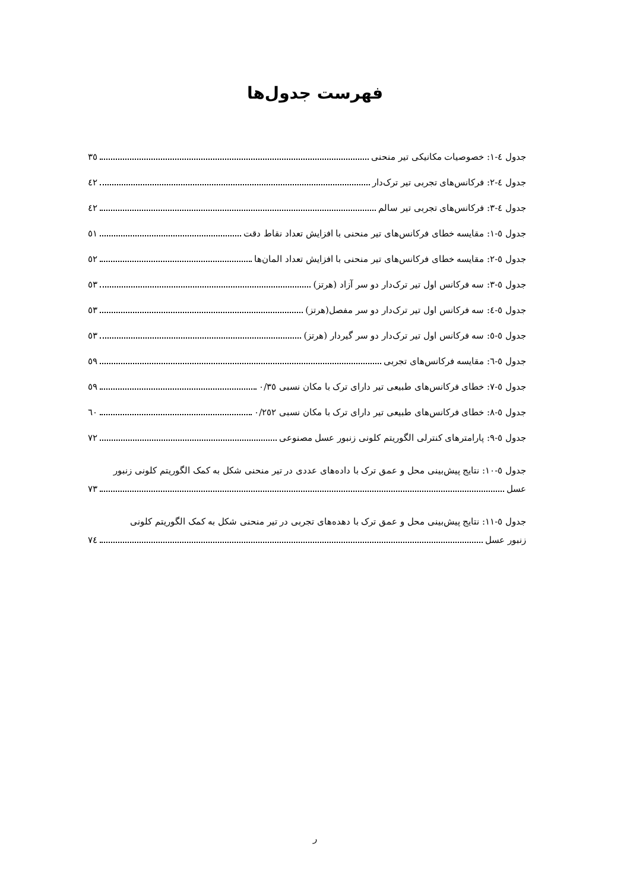فهرست جدول‌ها
جدول ٤-١: خصوصیات مکانیکی تیر منحنی ٣٥
جدول ٤-٢: فرکانس‌های تجربی تیر ترک‌دار ٤٢
جدول ٤-٣: فرکانس‌های تجربی تیر سالم ٤٢
جدول ٥-١: مقایسه خطای فرکانس‌های تیر منحنی با افزایش تعداد نقاط دقت ٥١
جدول ٥-٢: مقایسه خطای فرکانس‌های تیر منحنی با افزایش تعداد المان‌ها ٥٢
جدول ٥-٣: سه فرکانس اول تیر ترک‌دار دو سر آزاد (هرتز) ٥٣
جدول ٥-٤: سه فرکانس اول تیر ترک‌دار دو سر مفصل(هرتز) ٥٣
جدول ٥-٥: سه فرکانس اول تیر ترک‌دار دو سر گیردار (هرتز) ٥٣
جدول ٥-٦: مقایسه فرکانس‌های تجربی ٥٩
جدول ٥-٧: خطای فرکانس‌های طبیعی تیر دارای ترک با مکان نسبی ٠/٣٥ ٥٩
جدول ٥-٨: خطای فرکانس‌های طبیعی تیر دارای ترک با مکان نسبی ٠/٢٥٢ ٦٠
جدول ٥-٩: پارامترهای کنترلی الگوریتم کلونی زنبور عسل مصنوعی ٧٢
جدول ٥-١٠: نتایج پیش‌بینی محل و عمق ترک با داده‌های عددی در تیر منحنی شکل به کمک الگوریتم کلونی زنبور
عسل ٧٣
جدول ٥-١١: نتایج پیش‌بینی محل و عمق ترک با دهده‌های تجربی در تیر منحنی شکل به کمک الگوریتم کلونی
زنبور عسل ٧٤
ر